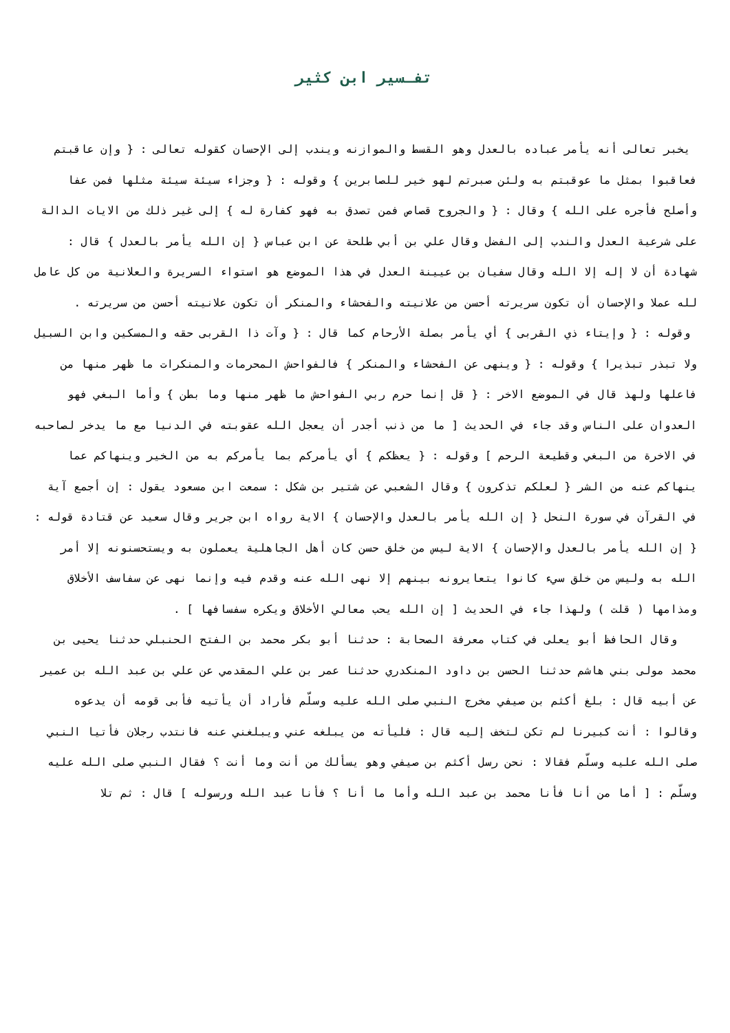تفـسير ابن كثير
يخبر تعالى أنه يأمر عباده بالعدل وهو القسط والموازنه ويندب إلى الإحسان كقوله تعالى : { وإن عاقبتم فعاقبوا بمثل ما عوقبتم به ولئن صبرتم لهو خير للصابرين } وقوله : { وجزاء سيئة سيئة مثلها فمن عفا وأصلح فأجره على الله } وقال : { والجروح قصاص فمن تصدق به فهو كفارة له } إلى غير ذلك من الايات الدالة على شرعية العدل والندب إلى الفضل وقال علي بن أبي طلحة عن ابن عباس { إن الله يأمر بالعدل } قال : شهادة أن لا إله إلا الله وقال سفيان بن عيينة العدل في هذا الموضع هو استواء السريرة والعلانية من كل عامل لله عملا والإحسان أن تكون سريرته أحسن من علانيته والفحشاء والمنكر أن تكون علانيته أحسن من سريرته .
وقوله : { وإيتاء ذي القربى } أي يأمر بصلة الأرحام كما قال : { وآت ذا القربى حقه والمسكين وابن السبيل ولا تبذر تبذيرا } وقوله : { وينهى عن الفحشاء والمنكر } فالفواحش المحرمات والمنكرات ما ظهر منها من فاعلها ولهذ قال في الموضع الاخر : { قل إنما حرم ربي الفواحش ما ظهر منها وما بطن } وأما البغي فهو العدوان على الناس وقد جاء في الحديث [ ما من ذنب أجدر أن يعجل الله عقوبته في الدنيا مع ما يدخر لصاحبه في الاخرة من البغي وقطيعة الرحم ] وقوله : { يعظكم } أي يأمركم بما يأمركم به من الخير وينهاكم عما ينهاكم عنه من الشر { لعلكم تذكرون } وقال الشعبي عن شتير بن شكل : سمعت ابن مسعود يقول : إن أجمع آية في القرآن في سورة النحل { إن الله يأمر بالعدل والإحسان } الاية رواه ابن جرير وقال سعيد عن قتادة قوله : { إن الله يأمر بالعدل والإحسان } الاية ليس من خلق حسن كان أهل الجاهلية يعملون به ويستحسنونه إلا أمر الله به وليس من خلق سيء كانوا يتعايرونه بينهم إلا نهى الله عنه وقدم فيه وإنما نهى عن سفاسف الأخلاق ومذامها ( قلت ) ولهذا جاء في الحديث [ إن الله يحب معالي الأخلاق ويكره سفسافها ] .
وقال الحافظ أبو يعلى في كتاب معرفة الصحابة : حدثنا أبو بكر محمد بن الفتح الحنبلي حدثنا يحيى بن محمد مولى بني هاشم حدثنا الحسن بن داود المنكدري حدثنا عمر بن علي المقدمي عن علي بن عبد الله بن عمير عن أبيه قال : بلغ أكثم بن صيفي مخرج النبي صلى الله عليه وسلّم فأراد أن يأتيه فأبى قومه أن يدعوه وقالوا : أنت كبيرنا لم تكن لتخف إليه قال : فليأته من يبلغه عني ويبلغني عنه فانتدب رجلان فأتيا النبي صلى الله عليه وسلّم فقالا : نحن رسل أكثم بن صيفي وهو يسألك من أنت وما أنت ؟ فقال النبي صلى الله عليه وسلّم : [ أما من أنا فأنا محمد بن عبد الله وأما ما أنا ؟ فأنا عبد الله ورسوله ] قال : ثم تلا